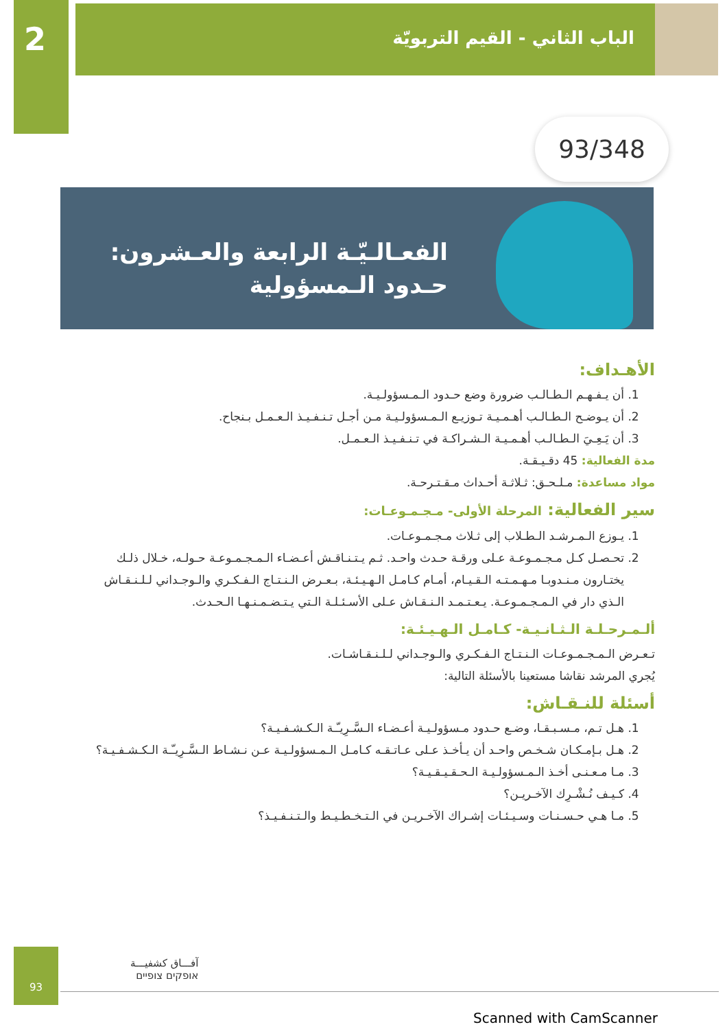2
الباب الثاني - القيم التربويّة
93/348
الفعـالـيّـة الرابعة والعـشرون:
حـدود الـمسؤولية
الأهـداف:
1. أن يـفـهـم الـطـالـب ضرورة وضع حـدود الـمـسؤولـيـة.
2. أن يـوضـح الـطـالـب أهـمـيـة تـوزيـع الـمـسؤولـيـة مـن أجـل تـنـفـيـذ الـعـمـل بـنجاح.
3. أن يَـعِـيَ الـطـالـب أهـمـيـة الـشـراكـة في تـنـفـيـذ الـعـمـل.
مدة الفعالية: 45 دقـيـقـة.
مواد مساعدة: مـلـحـق: ثـلاثـة أحـداث مـقـتـرحـة.
سير الفعالية: المرحلة الأولى- مـجـمـوعـات:
1. يـوزع الـمـرشـد الـطـلاب إلى ثـلاث مـجـمـوعـات.
2. تحـصـل كـل مـجـمـوعـة عـلى ورقـة حـدث واحـد. ثـم يـتـنـاقـش أعـضـاء الـمـجـمـوعـة حـولـه، خـلال ذلـك يختـارون مـنـدوبـا مـهـمـتـه الـقـيـام، أمـام كـامـل الـهـيـئـة، بـعـرض الـنـتـاج الـفـكـري والـوجـداني لـلـنـقـاش الـذي دار في الـمـجـمـوعـة. يـعـتـمـد الـنـقـاش عـلى الأسـئـلـة الـتي يـتـضـمـنـهـا الـحـدث.
ألـمـرحـلـة الـثـانـيـة- كـامـل الـهـيـئـة:
تـعـرض الـمـجـمـوعـات الـنـتـاج الـفـكـري والـوجـداني لـلـنـقـاشـات.
يُجري المرشد نقاشا مستعينا بالأسئلة التالية:
أسئلة للنـقـاش:
1. هـل تـم، مـسـبـقـا، وضـع حـدود مـسؤولـيـة أعـضـاء الـسَّـرِيـّـة الـكـشـفـيـة؟
2. هـل بـإمـكـان شـخـص واحـد أن يـأخـذ عـلى عـاتـقـه كـامـل الـمـسؤولـيـة عـن نـشـاط الـسَّـرِيـّـة الـكـشـفـيـة؟
3. مـا مـعـنـى أخـذ الـمـسؤولـيـة الـحـقـيـقـيـة؟
4. كـيـف نُـشْـرِك الآخـريـن؟
5. مـا هـي حـسـنـات وسـيـئـات إشـراك الآخـريـن في الـتـخـطـيـط والـتـنـفـيـذ؟
93
آفـــاق كشفيـــة
אופקים צופיים
Scanned with CamScanner